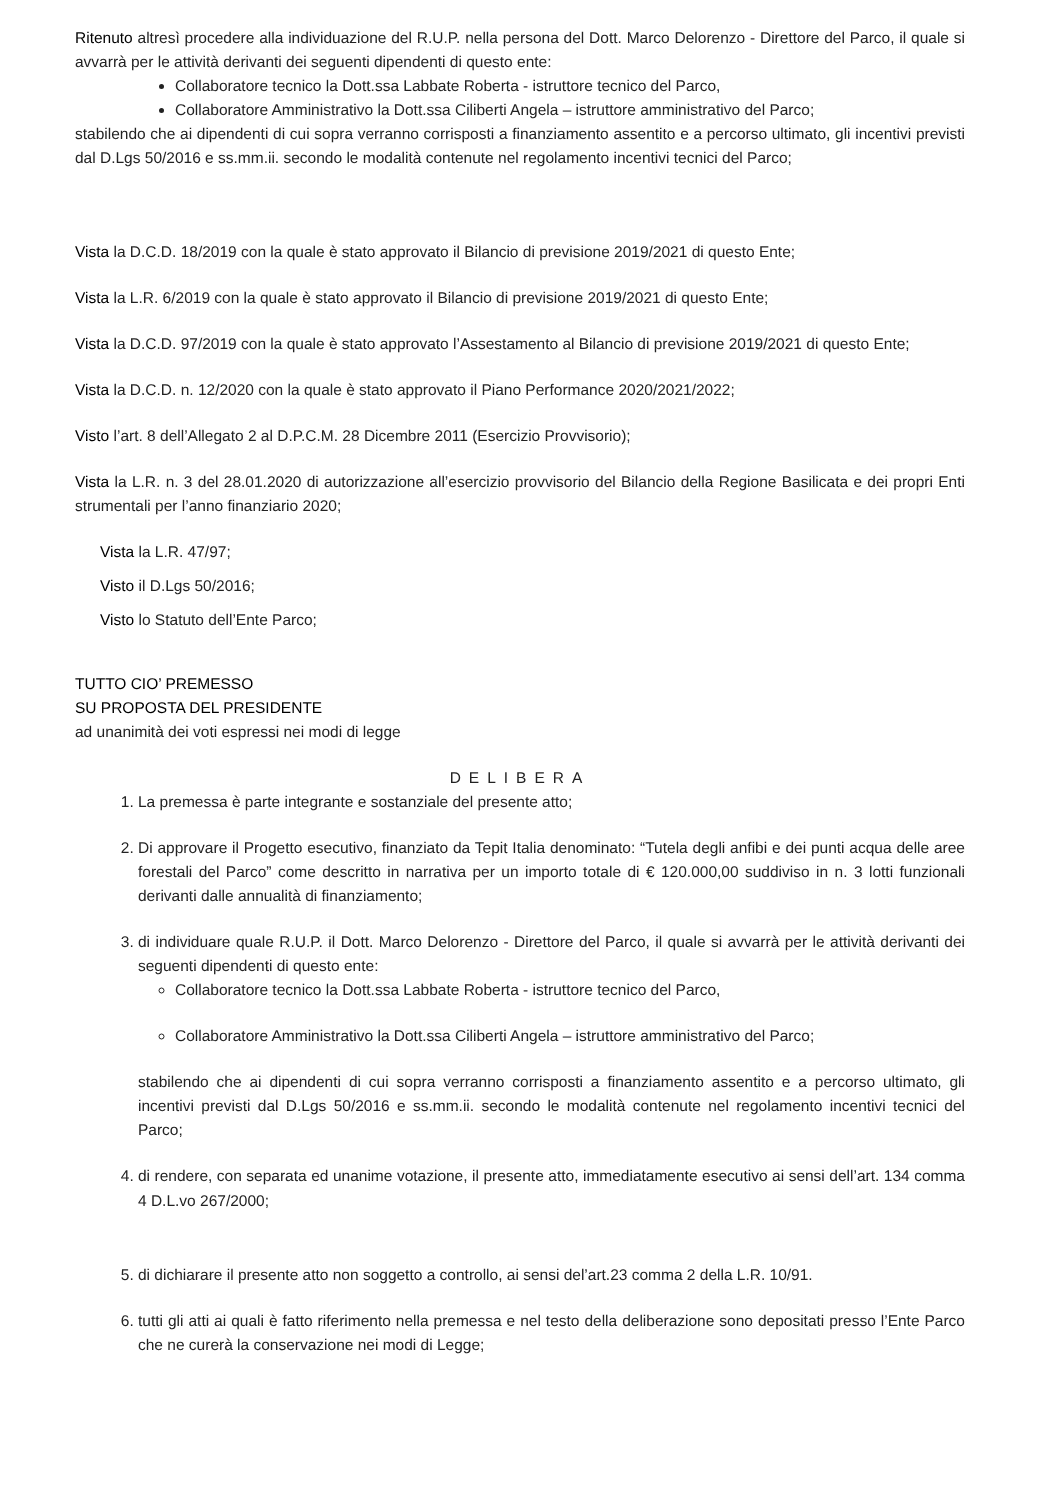Ritenuto altresì procedere alla individuazione del R.U.P. nella persona del Dott. Marco Delorenzo - Direttore del Parco, il quale si avvarrà per le attività derivanti dei seguenti dipendenti di questo ente:
Collaboratore tecnico la Dott.ssa Labbate Roberta - istruttore tecnico del Parco,
Collaboratore Amministrativo la Dott.ssa Ciliberti Angela – istruttore amministrativo del Parco;
stabilendo che ai dipendenti di cui sopra verranno corrisposti a finanziamento assentito e a percorso ultimato, gli incentivi previsti dal D.Lgs 50/2016 e ss.mm.ii. secondo le modalità contenute nel regolamento incentivi tecnici del Parco;
Vista la D.C.D. 18/2019 con la quale è stato approvato il Bilancio di previsione 2019/2021 di questo Ente;
Vista la L.R. 6/2019 con la quale è stato approvato il Bilancio di previsione 2019/2021 di questo Ente;
Vista la D.C.D. 97/2019 con la quale è stato approvato l’Assestamento al Bilancio di previsione 2019/2021 di questo Ente;
Vista la D.C.D. n. 12/2020 con la quale è stato approvato il Piano Performance 2020/2021/2022;
Visto l’art. 8 dell’Allegato 2 al D.P.C.M. 28 Dicembre 2011 (Esercizio Provvisorio);
Vista la L.R. n. 3 del 28.01.2020 di autorizzazione all’esercizio provvisorio del Bilancio della Regione Basilicata e dei propri Enti strumentali per l’anno finanziario 2020;
Vista la L.R. 47/97;
Visto il D.Lgs 50/2016;
Visto lo Statuto dell’Ente Parco;
TUTTO CIO’ PREMESSO
SU PROPOSTA DEL PRESIDENTE
ad unanimità dei voti espressi nei modi di legge
DELIBERA
1. La premessa è parte integrante e sostanziale del presente atto;
2. Di approvare il Progetto esecutivo, finanziato da Tepit Italia denominato: “Tutela degli anfibi e dei punti acqua delle aree forestali del Parco” come descritto in narrativa per un importo totale di € 120.000,00 suddiviso in n. 3 lotti funzionali derivanti dalle annualità di finanziamento;
3. di individuare quale R.U.P. il Dott. Marco Delorenzo - Direttore del Parco, il quale si avvarrà per le attività derivanti dei seguenti dipendenti di questo ente:
Collaboratore tecnico la Dott.ssa Labbate Roberta - istruttore tecnico del Parco,
Collaboratore Amministrativo la Dott.ssa Ciliberti Angela – istruttore amministrativo del Parco;
stabilendo che ai dipendenti di cui sopra verranno corrisposti a finanziamento assentito e a percorso ultimato, gli incentivi previsti dal D.Lgs 50/2016 e ss.mm.ii. secondo le modalità contenute nel regolamento incentivi tecnici del Parco;
4. di rendere, con separata ed unanime votazione, il presente atto, immediatamente esecutivo ai sensi dell’art. 134 comma 4 D.L.vo 267/2000;
5. di dichiarare il presente atto non soggetto a controllo, ai sensi del’art.23 comma 2 della L.R. 10/91.
6. tutti gli atti ai quali è fatto riferimento nella premessa e nel testo della deliberazione sono depositati presso l’Ente Parco che ne curerà la conservazione nei modi di Legge;